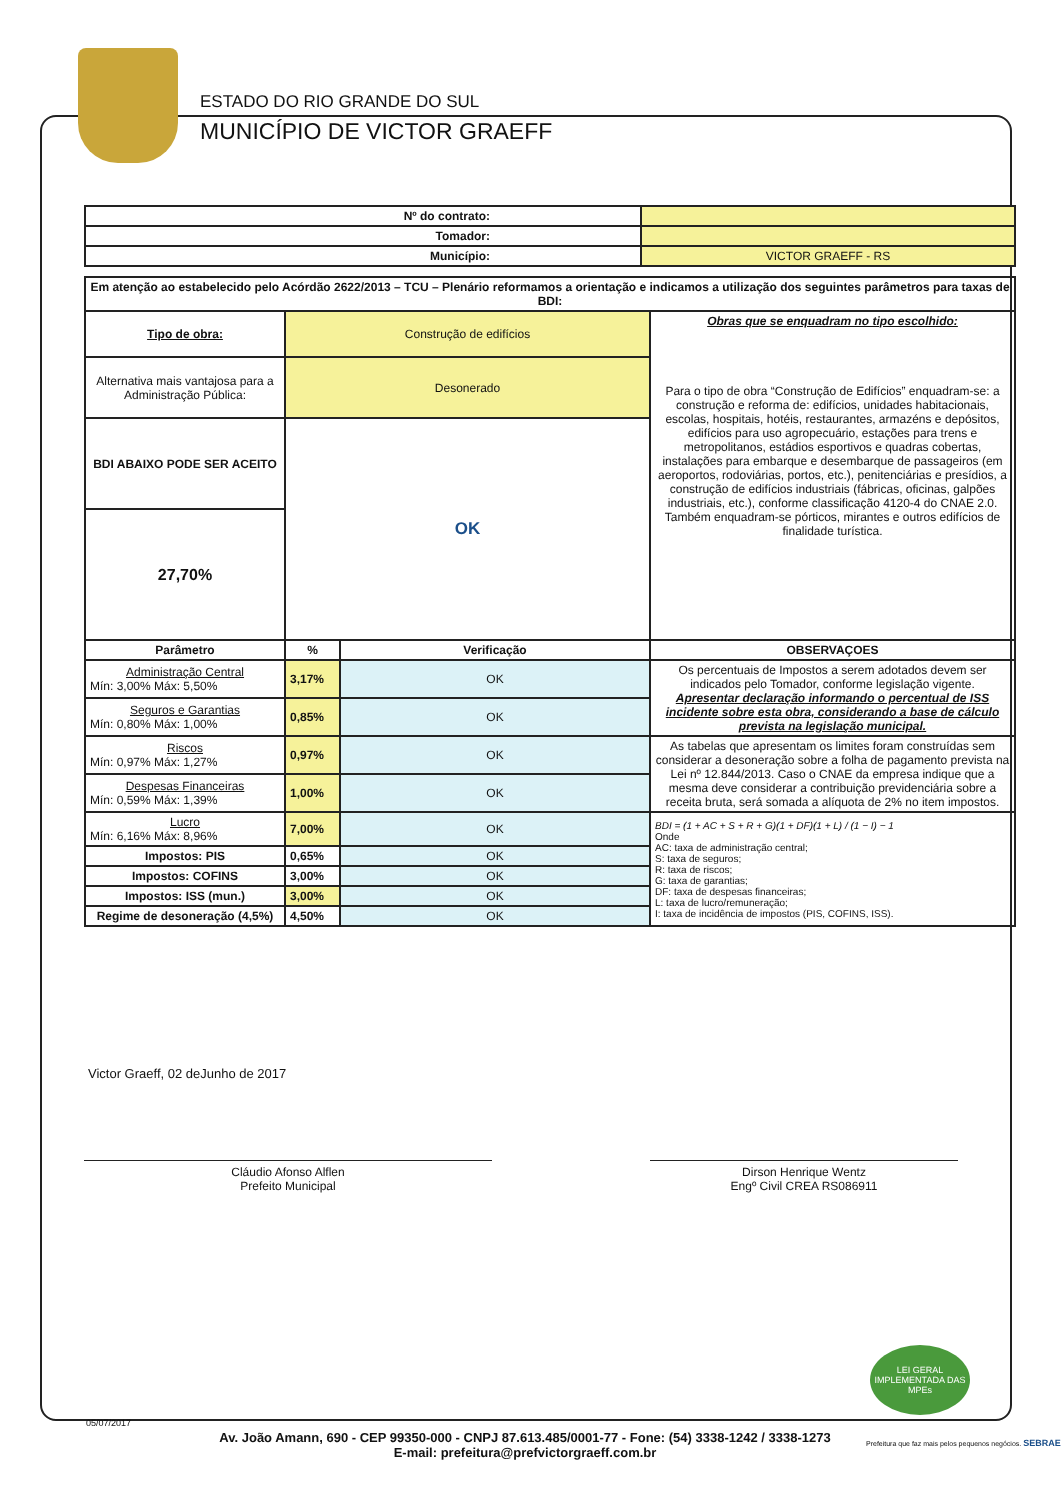ESTADO DO RIO GRANDE DO SUL
MUNICÍPIO DE VICTOR GRAEFF
| Nº do contrato: | |
| Tomador: | |
| Município: | VICTOR GRAEFF - RS |
| Em atenção ao estabelecido pelo Acórdão 2622/2013 – TCU – Plenário reformamos a orientação e indicamos a utilização dos seguintes parâmetros para taxas de BDI: | | | |
| --- | --- | --- | --- |
| Tipo de obra: | Construção de edifícios | | Obras que se enquadram no tipo escolhido: Para o tipo de obra “Construção de Edifícios” enquadram-se: a construção e reforma de: edifícios, unidades habitacionais, escolas, hospitais, hotéis, restaurantes, armazéns e depósitos, edifícios para uso agropecuário, estações para trens e metropolitanos, estádios esportivos e quadras cobertas, instalações para embarque e desembarque de passageiros (em aeroportos, rodoviárias, portos, etc.), penitenciárias e presídios, a construção de edifícios industriais (fábricas, oficinas, galpões industriais, etc.), conforme classificação 4120-4 do CNAE 2.0. Também enquadram-se pórticos, mirantes e outros edifícios de finalidade turística. |
| Alternativa mais vantajosa para a Administração Pública: | Desonerado | | |
| BDI ABAIXO PODE SER ACEITO | OK | | |
| 27,70% | | | |
| Parâmetro | % | Verificação | OBSERVAÇOES |
| Administração Central Mín: 3,00% Máx: 5,50% | 3,17% | OK | Os percentuais de Impostos a serem adotados devem ser indicados pelo Tomador, conforme legislação vigente. Apresentar declaração informando o percentual de ISS incidente sobre esta obra, considerando a base de cálculo prevista na legislação municipal. |
| Seguros e Garantias Mín: 0,80% Máx: 1,00% | 0,85% | OK | |
| Riscos Mín: 0,97% Máx: 1,27% | 0,97% | OK | As tabelas que apresentam os limites foram construídas sem considerar a desoneração sobre a folha de pagamento prevista na Lei nº 12.844/2013. Caso o CNAE da empresa indique que a mesma deve considerar a contribuição previdenciária sobre a receita bruta, será somada a alíquota de 2% no item impostos. |
| Despesas Financeiras Mín: 0,59% Máx: 1,39% | 1,00% | OK | |
| Lucro Mín: 6,16% Máx: 8,96% | 7,00% | OK | BDI = (1 + AC + S + R + G)(1 + DF)(1 + L) / (1 − I) − 1 Onde AC: taxa de administração central; S: taxa de seguros; R: taxa de riscos; G: taxa de garantias; DF: taxa de despesas financeiras; L: taxa de lucro/remuneração; I: taxa de incidência de impostos (PIS, COFINS, ISS). |
| Impostos: PIS | 0,65% | OK | |
| Impostos: COFINS | 3,00% | OK | |
| Impostos: ISS (mun.) | 3,00% | OK | |
| Regime de desoneração (4,5%) | 4,50% | OK | |
Victor Graeff, 02 deJunho de 2017
Cláudio Afonso Alflen
Prefeito Municipal
Dirson Henrique Wentz
Engº Civil CREA RS086911
05/07/2017
Av. João Amann, 690 - CEP 99350-000 - CNPJ 87.613.485/0001-77 - Fone: (54) 3338-1242 / 3338-1273
E-mail: prefeitura@prefvictorgraeff.com.br
LEI GERAL IMPLEMENTADA DAS MPEs
Prefeitura que faz mais pelos pequenos negócios. SEBRAE